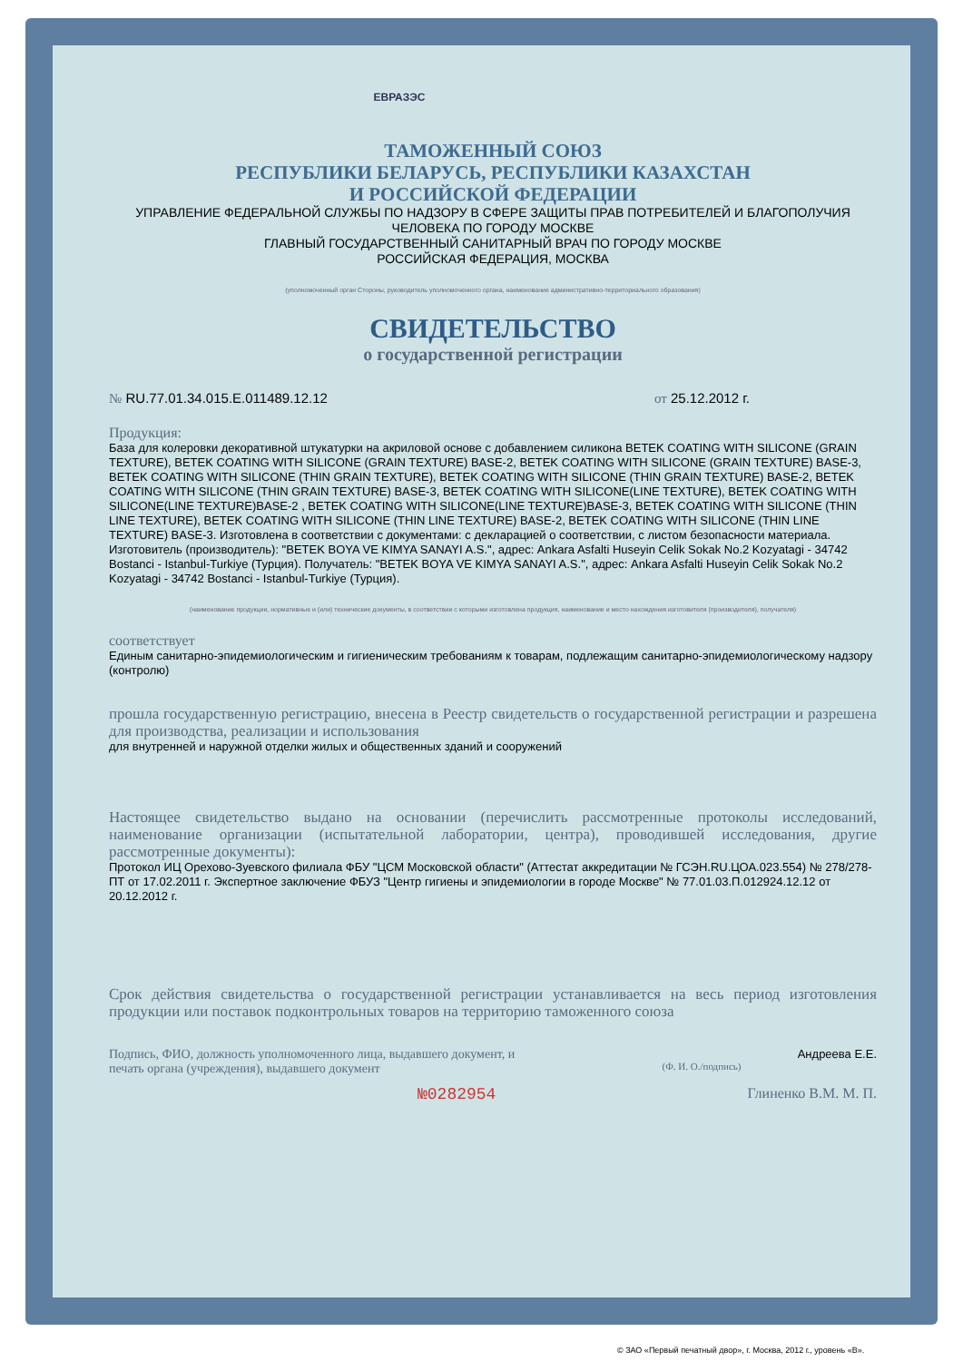ЕВРАЗЭС
ТАМОЖЕННЫЙ СОЮЗ
РЕСПУБЛИКИ БЕЛАРУСЬ, РЕСПУБЛИКИ КАЗАХСТАН
И РОССИЙСКОЙ ФЕДЕРАЦИИ
УПРАВЛЕНИЕ ФЕДЕРАЛЬНОЙ СЛУЖБЫ ПО НАДЗОРУ В СФЕРЕ ЗАЩИТЫ ПРАВ ПОТРЕБИТЕЛЕЙ И БЛАГОПОЛУЧИЯ ЧЕЛОВЕКА ПО ГОРОДУ МОСКВЕ
ГЛАВНЫЙ ГОСУДАРСТВЕННЫЙ САНИТАРНЫЙ ВРАЧ ПО ГОРОДУ МОСКВЕ
РОССИЙСКАЯ ФЕДЕРАЦИЯ, МОСКВА
(уполномоченный орган Стороны, руководитель уполномоченного органа, наименование административно-территориального образования)
СВИДЕТЕЛЬСТВО
о государственной регистрации
№ RU.77.01.34.015.E.011489.12.12 от 25.12.2012 г.
Продукция:
База для колеровки декоративной штукатурки на акриловой основе с добавлением силикона BETEK COATING WITH SILICONE (GRAIN TEXTURE), BETEK COATING WITH SILICONE (GRAIN TEXTURE) BASE-2, BETEK COATING WITH SILICONE (GRAIN TEXTURE) BASE-3, BETEK COATING WITH SILICONE (THIN GRAIN TEXTURE), BETEK COATING WITH SILICONE (THIN GRAIN TEXTURE) BASE-2, BETEK COATING WITH SILICONE (THIN GRAIN TEXTURE) BASE-3, BETEK COATING WITH SILICONE(LINE TEXTURE), BETEK COATING WITH SILICONE(LINE TEXTURE)BASE-2 , BETEK COATING WITH SILICONE(LINE TEXTURE)BASE-3, BETEK COATING WITH SILICONE (THIN LINE TEXTURE), BETEK COATING WITH SILICONE (THIN LINE TEXTURE) BASE-2, BETEK COATING WITH SILICONE (THIN LINE TEXTURE) BASE-3. Изготовлена в соответствии с документами: с декларацией о соответствии, с листом безопасности материала. Изготовитель (производитель): "BETEK BOYA VE KIMYA SANAYI A.S.", адрес: Ankara Asfalti Huseyin Celik Sokak No.2 Kozyatagi - 34742 Bostanci - Istanbul-Turkiye (Турция). Получатель: "BETEK BOYA VE KIMYA SANAYI A.S.", адрес: Ankara Asfalti Huseyin Celik Sokak No.2 Kozyatagi - 34742 Bostanci - Istanbul-Turkiye (Турция).
(наименование продукции, нормативные и (или) технические документы, в соответствии с которыми изготовлена продукция, наименование и место нахождения изготовителя (производителя), получателя)
соответствует
Единым санитарно-эпидемиологическим и гигиеническим требованиям к товарам, подлежащим санитарно-эпидемиологическому надзору (контролю)
прошла государственную регистрацию, внесена в Реестр свидетельств о государственной регистрации и разрешена для производства, реализации и использования
для внутренней и наружной отделки жилых и общественных зданий и сооружений
Настоящее свидетельство выдано на основании (перечислить рассмотренные протоколы исследований, наименование организации (испытательной лаборатории, центра), проводившей исследования, другие рассмотренные документы):
Протокол ИЦ Орехово-Зуевского филиала ФБУ "ЦСМ Московской области" (Аттестат аккредитации № ГСЭН.RU.ЦОА.023.554) № 278/278-ПТ от 17.02.2011 г. Экспертное заключение ФБУЗ "Центр гигиены и эпидемиологии в городе Москве" № 77.01.03.П.012924.12.12 от 20.12.2012 г.
Срок действия свидетельства о государственной регистрации устанавливается на весь период изготовления продукции или поставок подконтрольных товаров на территорию таможенного союза
Подпись, ФИО, должность уполномоченного лица, выдавшего документ, и печать органа (учреждения), выдавшего документ
Андреева Е.Е.
(Ф. И. О./подпись)
№0282954 Глиненко В.М. М. П.
© ЗАО «Первый печатный двор», г. Москва, 2012 г., уровень «В».